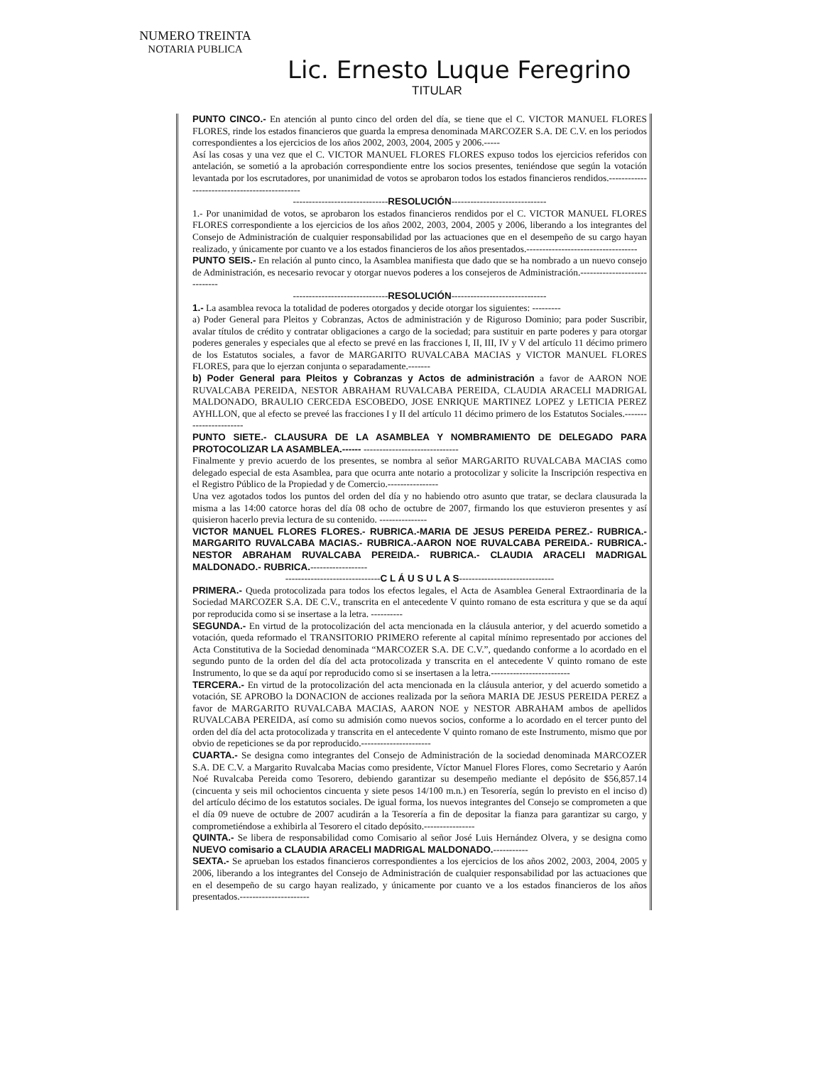NUMERO TREINTA
NOTARIA PUBLICA
Lic. Ernesto Luque Feregrino
TITULAR
PUNTO CINCO.- En atención al punto cinco del orden del día, se tiene que el C. VICTOR MANUEL FLORES FLORES, rinde los estados financieros que guarda la empresa denominada MARCOZER S.A. DE C.V. en los periodos correspondientes a los ejercicios de los años 2002, 2003, 2004, 2005 y 2006.-----
Así las cosas y una vez que el C. VICTOR MANUEL FLORES FLORES expuso todos los ejercicios referidos con antelación, se sometió a la aprobación correspondiente entre los socios presentes, teniéndose que según la votación levantada por los escrutadores, por unanimidad de votos se aprobaron todos los estados financieros rendidos.----------------------------------------------
------------------------------RESOLUCIÓN------------------------------
1.- Por unanimidad de votos, se aprobaron los estados financieros rendidos por el C. VICTOR MANUEL FLORES FLORES correspondiente a los ejercicios de los años 2002, 2003, 2004, 2005 y 2006, liberando a los integrantes del Consejo de Administración de cualquier responsabilidad por las actuaciones que en el desempeño de su cargo hayan realizado, y únicamente por cuanto ve a los estados financieros de los años presentados.-----------------------------------
PUNTO SEIS.- En relación al punto cinco, la Asamblea manifiesta que dado que se ha nombrado a un nuevo consejo de Administración, es necesario revocar y otorgar nuevos poderes a los consejeros de Administración.-----------------------------
------------------------------RESOLUCIÓN------------------------------
1.- La asamblea revoca la totalidad de poderes otorgados y decide otorgar los siguientes: ---------
a) Poder General para Pleitos y Cobranzas, Actos de administración y de Riguroso Dominio; para poder Suscribir, avalar títulos de crédito y contratar obligaciones a cargo de la sociedad; para sustituir en parte poderes y para otorgar poderes generales y especiales que al efecto se prevé en las fracciones I, II, III, IV y V del artículo 11 décimo primero de los Estatutos sociales, a favor de MARGARITO RUVALCABA MACIAS y VICTOR MANUEL FLORES FLORES, para que lo ejerzan conjunta o separadamente.-------
b) Poder General para Pleitos y Cobranzas y Actos de administración a favor de AARON NOE RUVALCABA PEREIDA, NESTOR ABRAHAM RUVALCABA PEREIDA, CLAUDIA ARACELI MADRIGAL MALDONADO, BRAULIO CERCEDA ESCOBEDO, JOSE ENRIQUE MARTINEZ LOPEZ y LETICIA PEREZ AYHLLON, que al efecto se preveé las fracciones I y II del artículo 11 décimo primero de los Estatutos Sociales.-----------------------
PUNTO SIETE.- CLAUSURA DE LA ASAMBLEA Y NOMBRAMIENTO DE DELEGADO PARA PROTOCOLIZAR LA ASAMBLEA.------ ------------------------------
Finalmente y previo acuerdo de los presentes, se nombra al señor MARGARITO RUVALCABA MACIAS como delegado especial de esta Asamblea, para que ocurra ante notario a protocolizar y solicite la Inscripción respectiva en el Registro Público de la Propiedad y de Comercio.----------------
Una vez agotados todos los puntos del orden del día y no habiendo otro asunto que tratar, se declara clausurada la misma a las 14:00 catorce horas del día 08 ocho de octubre de 2007, firmando los que estuvieron presentes y así quisieron hacerlo previa lectura de su contenido. ---------------
VICTOR MANUEL FLORES FLORES.- RUBRICA.-MARIA DE JESUS PEREIDA PEREZ.- RUBRICA.-MARGARITO RUVALCABA MACIAS.- RUBRICA.-AARON NOE RUVALCABA PEREIDA.- RUBRICA.- NESTOR ABRAHAM RUVALCABA PEREIDA.- RUBRICA.- CLAUDIA ARACELI MADRIGAL MALDONADO.- RUBRICA.------------------
------------------------------C L Á U S U L A S------------------------------
PRIMERA.- Queda protocolizada para todos los efectos legales, el Acta de Asamblea General Extraordinaria de la Sociedad MARCOZER S.A. DE C.V., transcrita en el antecedente V quinto romano de esta escritura y que se da aquí por reproducida como si se insertase a la letra. ----------
SEGUNDA.- En virtud de la protocolización del acta mencionada en la cláusula anterior, y del acuerdo sometido a votación, queda reformado el TRANSITORIO PRIMERO referente al capital mínimo representado por acciones del Acta Constitutiva de la Sociedad denominada “MARCOZER S.A. DE C.V.”, quedando conforme a lo acordado en el segundo punto de la orden del día del acta protocolizada y transcrita en el antecedente V quinto romano de este Instrumento, lo que se da aquí por reproducido como si se insertasen a la letra.-------------------------
TERCERA.- En virtud de la protocolización del acta mencionada en la cláusula anterior, y del acuerdo sometido a votación, SE APROBO la DONACION de acciones realizada por la señora MARIA DE JESUS PEREIDA PEREZ a favor de MARGARITO RUVALCABA MACIAS, AARON NOE y NESTOR ABRAHAM ambos de apellidos RUVALCABA PEREIDA, así como su admisión como nuevos socios, conforme a lo acordado en el tercer punto del orden del día del acta protocolizada y transcrita en el antecedente V quinto romano de este Instrumento, mismo que por obvio de repeticiones se da por reproducido.----------------------
CUARTA.- Se designa como integrantes del Consejo de Administración de la sociedad denominada MARCOZER S.A. DE C.V. a Margarito Ruvalcaba Macias como presidente, Víctor Manuel Flores Flores, como Secretario y Aarón Noé Ruvalcaba Pereida como Tesorero, debiendo garantizar su desempeño mediante el depósito de $56,857.14 (cincuenta y seis mil ochocientos cincuenta y siete pesos 14/100 m.n.) en Tesorería, según lo previsto en el inciso d) del artículo décimo de los estatutos sociales. De igual forma, los nuevos integrantes del Consejo se comprometen a que el día 09 nueve de octubre de 2007 acudirán a la Tesorería a fin de depositar la fianza para garantizar su cargo, y comprometiéndose a exhibirla al Tesorero el citado depósito.----------------
QUINTA.- Se libera de responsabilidad como Comisario al señor José Luis Hernández Olvera, y se designa como NUEVO comisario a CLAUDIA ARACELI MADRIGAL MALDONADO.-----------
SEXTA.- Se aprueban los estados financieros correspondientes a los ejercicios de los años 2002, 2003, 2004, 2005 y 2006, liberando a los integrantes del Consejo de Administración de cualquier responsabilidad por las actuaciones que en el desempeño de su cargo hayan realizado, y únicamente por cuanto ve a los estados financieros de los años presentados.----------------------